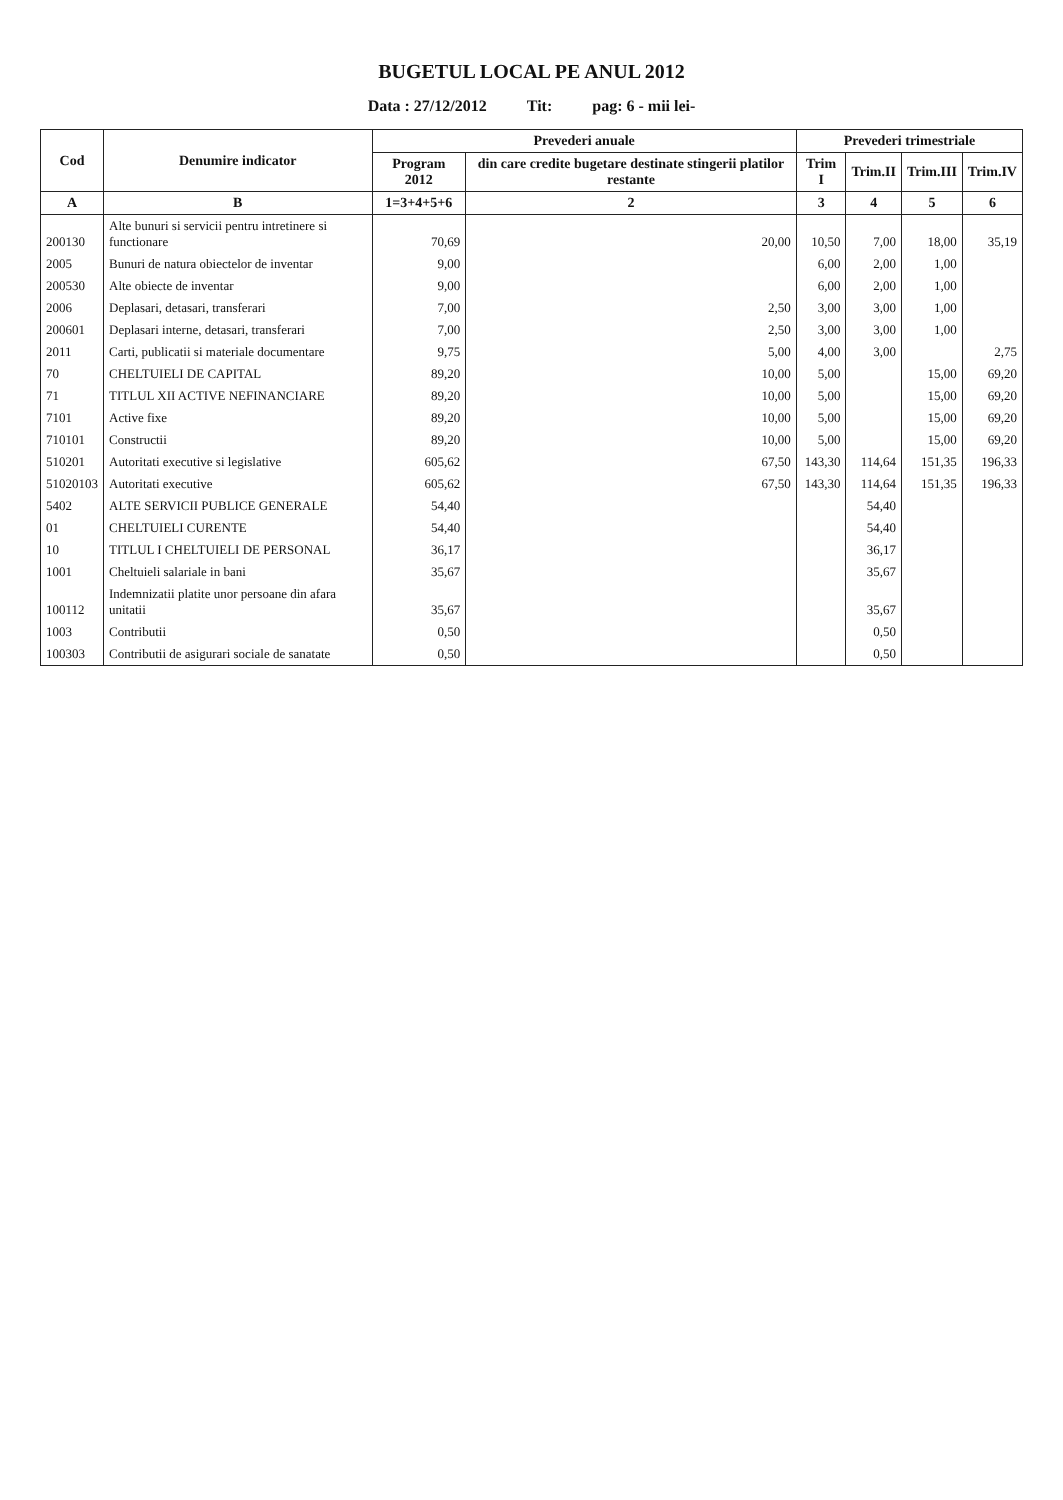BUGETUL LOCAL PE ANUL 2012
Data : 27/12/2012 Tit: pag: 6 - mii lei-
| Cod | Denumire indicator | Prevederi anuale | | Prevederi trimestriale | | | |
| --- | --- | --- | --- | --- | --- | --- | --- |
| | | Program 2012 | din care credite bugetare destinate stingerii platilor restante | Trim I | Trim.II | Trim.III | Trim.IV |
| A | B | 1=3+4+5+6 | 2 | 3 | 4 | 5 | 6 |
| 200130 | Alte bunuri si servicii pentru intretinere si functionare | 70,69 | 20,00 | 10,50 | 7,00 | 18,00 | 35,19 |
| 2005 | Bunuri de natura obiectelor de inventar | 9,00 | | 6,00 | 2,00 | 1,00 | |
| 200530 | Alte obiecte de inventar | 9,00 | | 6,00 | 2,00 | 1,00 | |
| 2006 | Deplasari, detasari, transferari | 7,00 | 2,50 | 3,00 | 3,00 | 1,00 | |
| 200601 | Deplasari interne, detasari, transferari | 7,00 | 2,50 | 3,00 | 3,00 | 1,00 | |
| 2011 | Carti, publicatii si materiale documentare | 9,75 | 5,00 | 4,00 | 3,00 | | 2,75 |
| 70 | CHELTUIELI DE CAPITAL | 89,20 | 10,00 | 5,00 | | 15,00 | 69,20 |
| 71 | TITLUL XII ACTIVE NEFINANCIARE | 89,20 | 10,00 | 5,00 | | 15,00 | 69,20 |
| 7101 | Active fixe | 89,20 | 10,00 | 5,00 | | 15,00 | 69,20 |
| 710101 | Constructii | 89,20 | 10,00 | 5,00 | | 15,00 | 69,20 |
| 510201 | Autoritati executive si legislative | 605,62 | 67,50 | 143,30 | 114,64 | 151,35 | 196,33 |
| 51020103 | Autoritati executive | 605,62 | 67,50 | 143,30 | 114,64 | 151,35 | 196,33 |
| 5402 | ALTE SERVICII PUBLICE GENERALE | 54,40 | | | 54,40 | | |
| 01 | CHELTUIELI CURENTE | 54,40 | | | 54,40 | | |
| 10 | TITLUL I CHELTUIELI DE PERSONAL | 36,17 | | | 36,17 | | |
| 1001 | Cheltuieli salariale in bani | 35,67 | | | 35,67 | | |
| 100112 | Indemnizatii platite unor persoane din afara unitatii | 35,67 | | | 35,67 | | |
| 1003 | Contributii | 0,50 | | | 0,50 | | |
| 100303 | Contributii de asigurari sociale de sanatate | 0,50 | | | 0,50 | | |